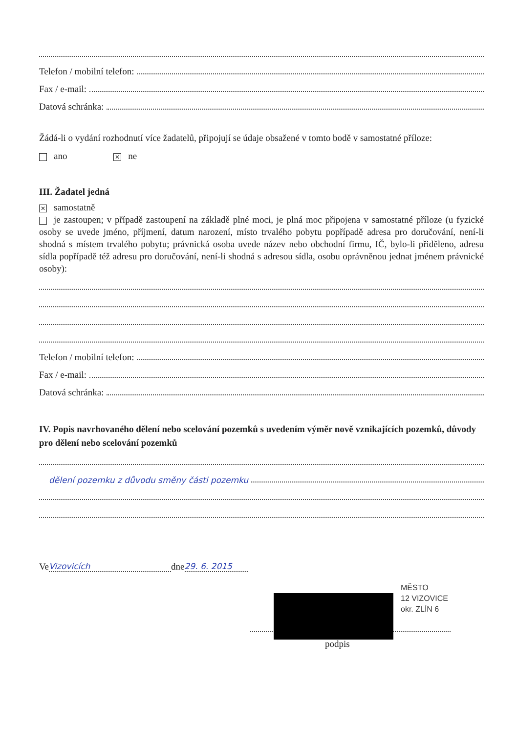Telefon / mobilní telefon:
Fax / e-mail:
Datová schránka:
Žádá-li o vydání rozhodnutí více žadatelů, připojují se údaje obsažené v tomto bodě v samostatné příloze:
ano ✕ ne
III. Žadatel jedná
✕ samostatně
je zastoupen; v případě zastoupení na základě plné moci, je plná moc připojena v samostatné příloze (u fyzické osoby se uvede jméno, příjmení, datum narození, místo trvalého pobytu popřípadě adresa pro doručování, není-li shodná s místem trvalého pobytu; právnická osoba uvede název nebo obchodní firmu, IČ, bylo-li přiděleno, adresu sídla popřípadě též adresu pro doručování, není-li shodná s adresou sídla, osobu oprávněnou jednat jménem právnické osoby):
Telefon / mobilní telefon:
Fax / e-mail:
Datová schránka:
IV. Popis navrhovaného dělení nebo scelování pozemků s uvedením výměr nově vznikajících pozemků, důvody pro dělení nebo scelování pozemků
dělení pozemku z důvodu směny části pozemku
Ve Vizovicích dne 29. 6. 2015
MĚSTO
12 VIZOVICE
okr. ZLÍN 6
podpis